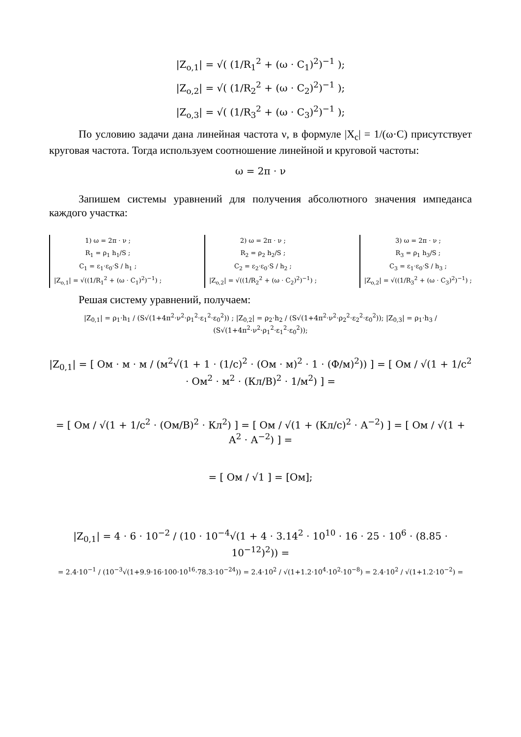|Z<sub>o,1</sub>| = √( (1/R<sub>1</sub><sup>2</sup> + (ω · C<sub>1</sub>)<sup>2</sup>)<sup>−1</sup> );
|Z<sub>o,2</sub>| = √( (1/R<sub>2</sub><sup>2</sup> + (ω · C<sub>2</sub>)<sup>2</sup>)<sup>−1</sup> );
|Z<sub>o,3</sub>| = √( (1/R<sub>3</sub><sup>2</sup> + (ω · C<sub>3</sub>)<sup>2</sup>)<sup>−1</sup> );
По условию задачи дана линейная частота ν, в формуле |X<sub>c</sub>| = 1/(ω·C) присутствует круговая частота. Тогда используем соотношение линейной и круговой частоты:
ω = 2π · ν
Запишем системы уравнений для получения абсолютного значения импеданса каждого участка:
1) ω = 2π · ν ;
R<sub>1</sub> = ρ<sub>1</sub> h<sub>1</sub>/S ;
C<sub>1</sub> = ε<sub>1</sub>·ε<sub>0</sub>·S / h<sub>1</sub> ;
|Z<sub>o,1</sub>| = √((1/R<sub>1</sub><sup>2</sup> + (ω · C<sub>1</sub>)<sup>2</sup>)<sup>−1</sup>) ;
2) ω = 2π · ν ;
R<sub>2</sub> = ρ<sub>2</sub> h<sub>2</sub>/S ;
C<sub>2</sub> = ε<sub>2</sub>·ε<sub>0</sub>·S / h<sub>2</sub> ;
|Z<sub>o,2</sub>| = √((1/R<sub>2</sub><sup>2</sup> + (ω · C<sub>2</sub>)<sup>2</sup>)<sup>−1</sup>) ;
3) ω = 2π · ν ;
R<sub>3</sub> = ρ<sub>1</sub> h<sub>3</sub>/S ;
C<sub>3</sub> = ε<sub>1</sub>·ε<sub>0</sub>·S / h<sub>3</sub> ;
|Z<sub>o,2</sub>| = √((1/R<sub>3</sub><sup>2</sup> + (ω · C<sub>3</sub>)<sup>2</sup>)<sup>−1</sup>) ;
Решая систему уравнений, получаем:
|Z<sub>0,1</sub>| = ρ<sub>1</sub>·h<sub>1</sub> / (S√(1+4π<sup>2</sup>·ν<sup>2</sup>·ρ<sub>1</sub><sup>2</sup>·ε<sub>1</sub><sup>2</sup>·ε<sub>0</sub><sup>2</sup>)) ; |Z<sub>0,2</sub>| = ρ<sub>2</sub>·h<sub>2</sub> / (S√(1+4π<sup>2</sup>·ν<sup>2</sup>·ρ<sub>2</sub><sup>2</sup>·ε<sub>2</sub><sup>2</sup>·ε<sub>0</sub><sup>2</sup>)); |Z<sub>0,3</sub>| = ρ<sub>1</sub>·h<sub>3</sub> / (S√(1+4π<sup>2</sup>·ν<sup>2</sup>·ρ<sub>1</sub><sup>2</sup>·ε<sub>1</sub><sup>2</sup>·ε<sub>0</sub><sup>2</sup>));
|Z<sub>0,1</sub>| = [ Ом · м · м / (м<sup>2</sup>√(1 + 1 · (1/с)<sup>2</sup> · (Ом · м)<sup>2</sup> · 1 · (Ф/м)<sup>2</sup>)) ] = [ Ом / √(1 + 1/с<sup>2</sup> · Ом<sup>2</sup> · м<sup>2</sup> · (Кл/В)<sup>2</sup> · 1/м<sup>2</sup>) ] =
= [ Ом / √(1 + 1/с<sup>2</sup> · (Ом/В)<sup>2</sup> · Кл<sup>2</sup>) ] = [ Ом / √(1 + (Кл/с)<sup>2</sup> · А<sup>−2</sup>) ] = [ Ом / √(1 + А<sup>2</sup> · А<sup>−2</sup>) ] =
= [ Ом / √1 ] = [Ом];
|Z<sub>0,1</sub>| = 4 · 6 · 10<sup>−2</sup> / (10 · 10<sup>−4</sup>√(1 + 4 · 3.14<sup>2</sup> · 10<sup>10</sup> · 16 · 25 · 10<sup>6</sup> · (8.85 · 10<sup>−12</sup>)<sup>2</sup>)) =
= 2.4·10<sup>−1</sup> / (10<sup>−3</sup>√(1+9.9·16·100·10<sup>16</sup>·78.3·10<sup>−24</sup>)) = 2.4·10<sup>2</sup> / √(1+1.2·10<sup>4</sup>·10<sup>2</sup>·10<sup>−8</sup>) = 2.4·10<sup>2</sup> / √(1+1.2·10<sup>−2</sup>) =